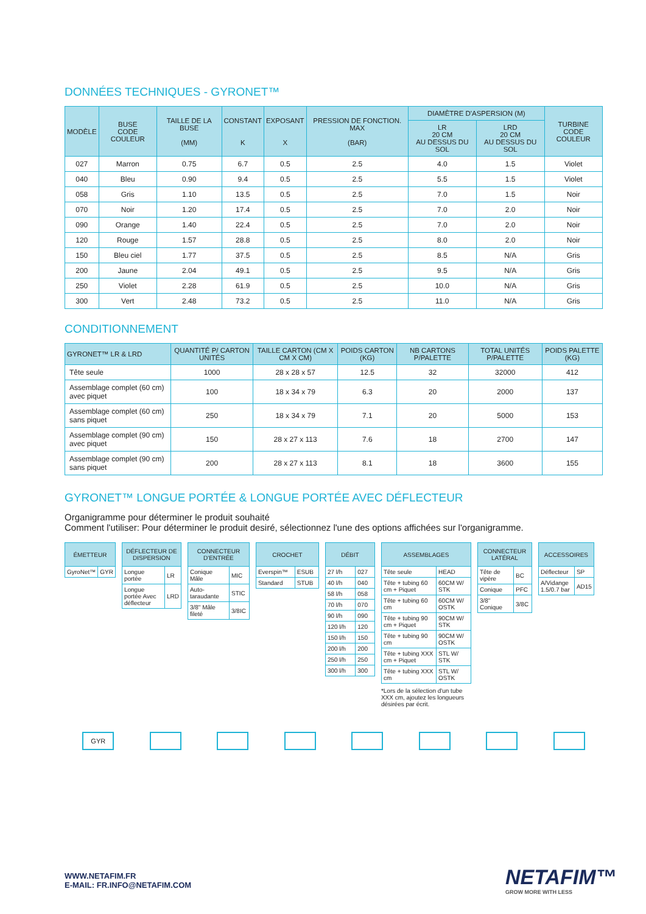DONNÉES TECHNIQUES - GYRONET™
| MODÈLE | BUSE CODE COULEUR | TAILLE DE LA BUSE (MM) | CONSTANT K | EXPOSANT X | PRESSION DE FONCTION. MAX (BAR) | DIAMÈTRE D'ASPERSION (M) | | TURBINE CODE COULEUR |
| --- | --- | --- | --- | --- | --- | --- | --- | --- |
| | | | | | | LR 20 CM AU DESSUS DU SOL | LRD 20 CM AU DESSUS DU SOL | |
| 027 | Marron | 0.75 | 6.7 | 0.5 | 2.5 | 4.0 | 1.5 | Violet |
| 040 | Bleu | 0.90 | 9.4 | 0.5 | 2.5 | 5.5 | 1.5 | Violet |
| 058 | Gris | 1.10 | 13.5 | 0.5 | 2.5 | 7.0 | 1.5 | Noir |
| 070 | Noir | 1.20 | 17.4 | 0.5 | 2.5 | 7.0 | 2.0 | Noir |
| 090 | Orange | 1.40 | 22.4 | 0.5 | 2.5 | 7.0 | 2.0 | Noir |
| 120 | Rouge | 1.57 | 28.8 | 0.5 | 2.5 | 8.0 | 2.0 | Noir |
| 150 | Bleu ciel | 1.77 | 37.5 | 0.5 | 2.5 | 8.5 | N/A | Gris |
| 200 | Jaune | 2.04 | 49.1 | 0.5 | 2.5 | 9.5 | N/A | Gris |
| 250 | Violet | 2.28 | 61.9 | 0.5 | 2.5 | 10.0 | N/A | Gris |
| 300 | Vert | 2.48 | 73.2 | 0.5 | 2.5 | 11.0 | N/A | Gris |
CONDITIONNEMENT
| GYRONET™ LR & LRD | QUANTITÉ P/ CARTON UNITÉS | TAILLE CARTON (CM X CM X CM) | POIDS CARTON (KG) | NB CARTONS P/PALETTE | TOTAL UNITÉS P/PALETTE | POIDS PALETTE (KG) |
| --- | --- | --- | --- | --- | --- | --- |
| Tête seule | 1000 | 28 x 28 x 57 | 12.5 | 32 | 32000 | 412 |
| Assemblage complet (60 cm) avec piquet | 100 | 18 x 34 x 79 | 6.3 | 20 | 2000 | 137 |
| Assemblage complet (60 cm) sans piquet | 250 | 18 x 34 x 79 | 7.1 | 20 | 5000 | 153 |
| Assemblage complet (90 cm) avec piquet | 150 | 28 x 27 x 113 | 7.6 | 18 | 2700 | 147 |
| Assemblage complet (90 cm) sans piquet | 200 | 28 x 27 x 113 | 8.1 | 18 | 3600 | 155 |
GYRONET™ LONGUE PORTÉE & LONGUE PORTÉE AVEC DÉFLECTEUR
Organigramme pour déterminer le produit souhaité
Comment l'utiliser: Pour déterminer le produit desiré, sélectionnez l'une des options affichées sur l'organigramme.
| ÉMETTEUR | |
| --- | --- |
| GyroNet™ | GYR |
| DÉFLECTEUR DE DISPERSION | |
| --- | --- |
| Longue portée | LR |
| Longue portée Avec déflecteur | LRD |
| CONNECTEUR D'ENTRÉE | |
| --- | --- |
| Conique Mâle | MIC |
| Auto-taraudante | STIC |
| 3/8" Mâle fileté | 3/8IC |
| CROCHET | |
| --- | --- |
| Everspin™ | ESUB |
| Standard | STUB |
| DÉBIT | |
| --- | --- |
| 27 l/h | 027 |
| 40 l/h | 040 |
| 58 l/h | 058 |
| 70 l/h | 070 |
| 90 l/h | 090 |
| 120 l/h | 120 |
| 150 l/h | 150 |
| 200 l/h | 200 |
| 250 l/h | 250 |
| 300 l/h | 300 |
| ASSEMBLAGES | |
| --- | --- |
| Tête seule | HEAD |
| Tête + tubing 60 cm + Piquet | 60CM W/ STK |
| Tête + tubing 60 cm | 60CM W/ OSTK |
| Tête + tubing 90 cm + Piquet | 90CM W/ STK |
| Tête + tubing 90 cm | 90CM W/ OSTK |
| Tête + tubing XXX cm + Piquet | STL W/ STK |
| Tête + tubing XXX cm | STL W/ OSTK |
*Lors de la sélection d'un tube XXX cm, ajoutez les longueurs désirées par écrit.
| CONNECTEUR LATÉRAL | |
| --- | --- |
| Tête de vipère | BC |
| Conique | PFC |
| 3/8" Conique | 3/8C |
| ACCESSOIRES | |
| --- | --- |
| Déflecteur | SP |
| A/Vidange 1.5/0.7 bar | AD15 |
GYR
WWW.NETAFIM.FR
E-MAIL: FR.INFO@NETAFIM.COM
NETAFIM™
GROW MORE WITH LESS